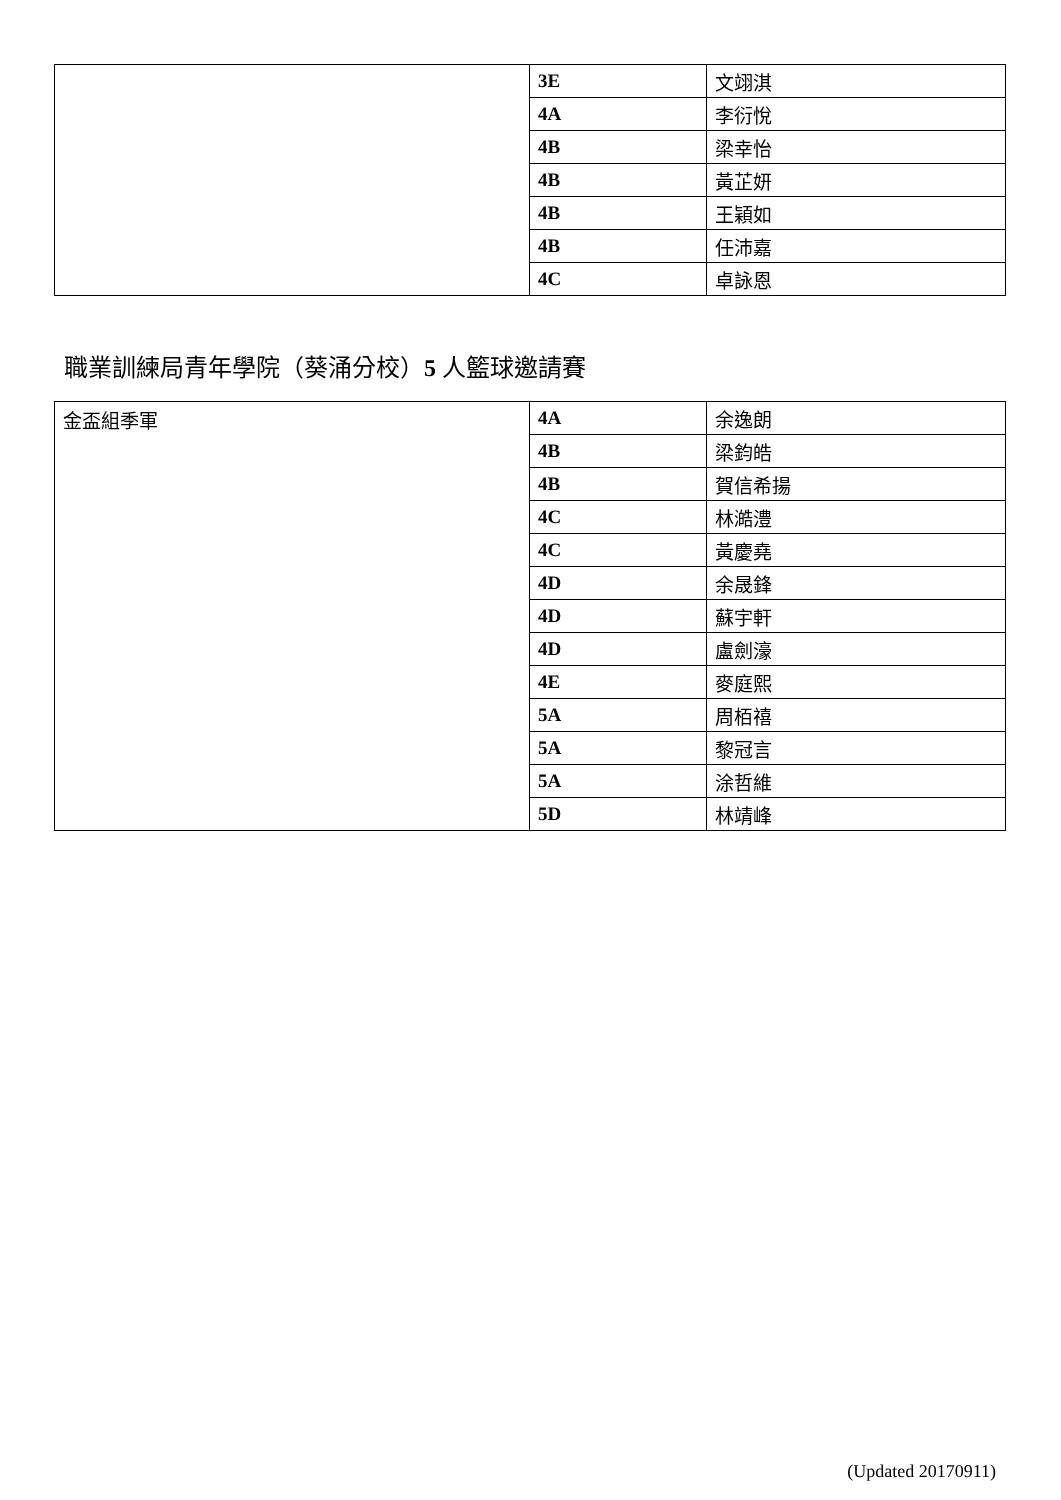| | 3E | 文翊淇 |
| | 4A | 李衍悅 |
| | 4B | 梁幸怡 |
| | 4B | 黃芷妍 |
| | 4B | 王穎如 |
| | 4B | 任沛嘉 |
| | 4C | 卓詠恩 |
職業訓練局青年學院（葵涌分校）5 人籃球邀請賽
| 金盃組季軍 | 4A | 余逸朗 |
| | 4B | 梁鈞皓 |
| | 4B | 賀信希揚 |
| | 4C | 林澔澧 |
| | 4C | 黃慶堯 |
| | 4D | 余晟鋒 |
| | 4D | 蘇宇軒 |
| | 4D | 盧劍濠 |
| | 4E | 麥庭熙 |
| | 5A | 周栢禧 |
| | 5A | 黎冠言 |
| | 5A | 涂哲維 |
| | 5D | 林靖峰 |
(Updated 20170911)